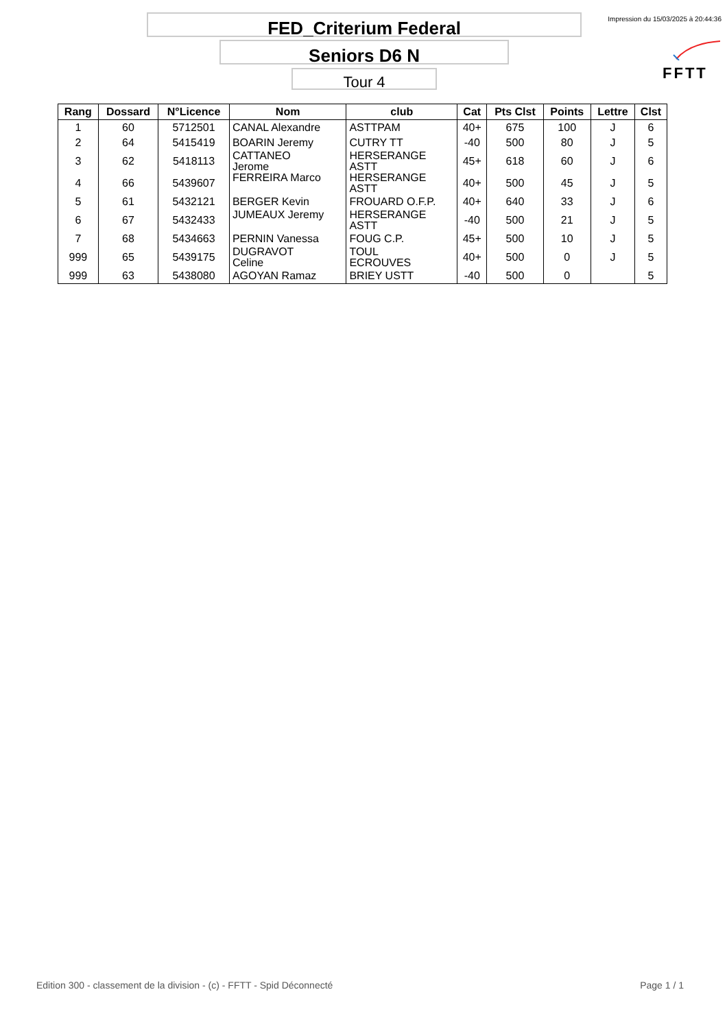FED_Criterium Federal
Seniors D6 N
Tour 4
Impression du 15/03/2025 à 20:44:36
FFTT
| Rang | Dossard | N°Licence | Nom | club | Cat | Pts Clst | Points | Lettre | Clst |
| --- | --- | --- | --- | --- | --- | --- | --- | --- | --- |
| 1 | 60 | 5712501 | CANAL Alexandre | ASTTPAM | 40+ | 675 | 100 | J | 6 |
| 2 | 64 | 5415419 | BOARIN Jeremy | CUTRY TT | -40 | 500 | 80 | J | 5 |
| 3 | 62 | 5418113 | CATTANEO Jerome | HERSERANGE ASTT | 45+ | 618 | 60 | J | 6 |
| 4 | 66 | 5439607 | FERREIRA Marco | HERSERANGE ASTT | 40+ | 500 | 45 | J | 5 |
| 5 | 61 | 5432121 | BERGER Kevin | FROUARD O.F.P. | 40+ | 640 | 33 | J | 6 |
| 6 | 67 | 5432433 | JUMEAUX Jeremy | HERSERANGE ASTT | -40 | 500 | 21 | J | 5 |
| 7 | 68 | 5434663 | PERNIN Vanessa | FOUG C.P. | 45+ | 500 | 10 | J | 5 |
| 999 | 65 | 5439175 | DUGRAVOT Celine | TOUL ECROUVES | 40+ | 500 | 0 | J | 5 |
| 999 | 63 | 5438080 | AGOYAN Ramaz | BRIEY USTT | -40 | 500 | 0 | | 5 |
Edition 300 - classement de la division - (c) - FFTT - Spid Déconnecté
Page 1 / 1